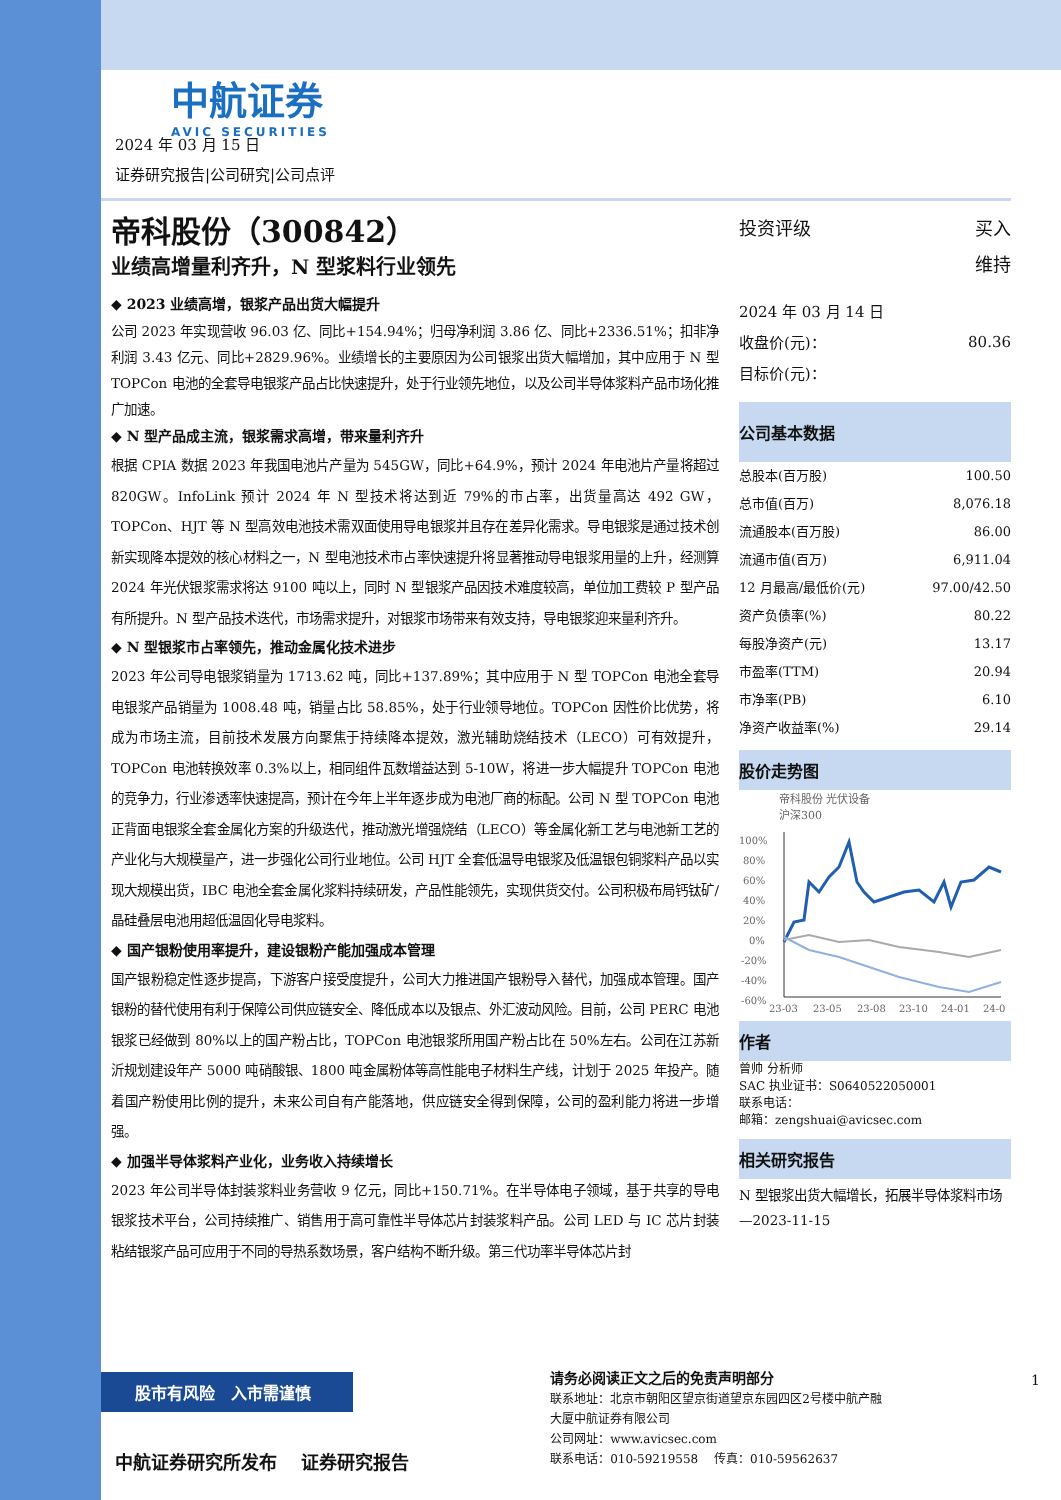中航证券
AVIC SECURITIES
2024 年 03 月 15 日
证券研究报告|公司研究|公司点评
帝科股份（300842）
业绩高增量利齐升，N 型浆料行业领先
◆ 2023 业绩高增，银浆产品出货大幅提升
公司 2023 年实现营收 96.03 亿、同比+154.94%；归母净利润 3.86 亿、同比+2336.51%；扣非净利润 3.43 亿元、同比+2829.96%。业绩增长的主要原因为公司银浆出货大幅增加，其中应用于 N 型 TOPCon 电池的全套导电银浆产品占比快速提升，处于行业领先地位，以及公司半导体浆料产品市场化推广加速。
◆ N 型产品成主流，银浆需求高增，带来量利齐升
根据 CPIA 数据 2023 年我国电池片产量为 545GW，同比+64.9%，预计 2024 年电池片产量将超过 820GW。InfoLink 预计 2024 年 N 型技术将达到近 79%的市占率，出货量高达 492 GW，TOPCon、HJT 等 N 型高效电池技术需双面使用导电银浆并且存在差异化需求。导电银浆是通过技术创新实现降本提效的核心材料之一，N 型电池技术市占率快速提升将显著推动导电银浆用量的上升，经测算 2024 年光伏银浆需求将达 9100 吨以上，同时 N 型银浆产品因技术难度较高，单位加工费较 P 型产品有所提升。N 型产品技术迭代，市场需求提升，对银浆市场带来有效支持，导电银浆迎来量利齐升。
◆ N 型银浆市占率领先，推动金属化技术进步
2023 年公司导电银浆销量为 1713.62 吨，同比+137.89%；其中应用于 N 型 TOPCon 电池全套导电银浆产品销量为 1008.48 吨，销量占比 58.85%，处于行业领导地位。TOPCon 因性价比优势，将成为市场主流，目前技术发展方向聚焦于持续降本提效，激光辅助烧结技术（LECO）可有效提升，TOPCon 电池转换效率 0.3%以上，相同组件瓦数增益达到 5-10W，将进一步大幅提升 TOPCon 电池的竞争力，行业渗透率快速提高，预计在今年上半年逐步成为电池厂商的标配。公司 N 型 TOPCon 电池正背面电银浆全套金属化方案的升级迭代，推动激光增强烧结（LECO）等金属化新工艺与电池新工艺的产业化与大规模量产，进一步强化公司行业地位。公司 HJT 全套低温导电银浆及低温银包铜浆料产品以实现大规模出货，IBC 电池全套金属化浆料持续研发，产品性能领先，实现供货交付。公司积极布局钙钛矿/晶硅叠层电池用超低温固化导电浆料。
◆ 国产银粉使用率提升，建设银粉产能加强成本管理
国产银粉稳定性逐步提高，下游客户接受度提升，公司大力推进国产银粉导入替代，加强成本管理。国产银粉的替代使用有利于保障公司供应链安全、降低成本以及银点、外汇波动风险。目前，公司 PERC 电池银浆已经做到 80%以上的国产粉占比，TOPCon 电池银浆所用国产粉占比在 50%左右。公司在江苏新沂规划建设年产 5000 吨硝酸银、1800 吨金属粉体等高性能电子材料生产线，计划于 2025 年投产。随着国产粉使用比例的提升，未来公司自有产能落地，供应链安全得到保障，公司的盈利能力将进一步增强。
◆ 加强半导体浆料产业化，业务收入持续增长
2023 年公司半导体封装浆料业务营收 9 亿元，同比+150.71%。在半导体电子领域，基于共享的导电银浆技术平台，公司持续推广、销售用于高可靠性半导体芯片封装浆料产品。公司 LED 与 IC 芯片封装粘结银浆产品可应用于不同的导热系数场景，客户结构不断升级。第三代功率半导体芯片封
| 投资评级 | 买入 |
| | 维持 |
| 2024 年 03 月 14 日 | |
| 收盘价(元)： | 80.36 |
| 目标价(元)： | |
公司基本数据
| 总股本(百万股) | 100.50 |
| 总市值(百万) | 8,076.18 |
| 流通股本(百万股) | 86.00 |
| 流通市值(百万) | 6,911.04 |
| 12 月最高/最低价(元) | 97.00/42.50 |
| 资产负债率(%) | 80.22 |
| 每股净资产(元) | 13.17 |
| 市盈率(TTM) | 20.94 |
| 市净率(PB) | 6.10 |
| 净资产收益率(%) | 29.14 |
股价走势图
帝科股份 光伏设备
沪深300
100%
80%
60%
40%
20%
0%
-20%
-40%
-60%
23-03
23-05
23-08
23-10
24-01
24-0
作者
曾帅 分析师
SAC 执业证书：S0640522050001
联系电话：
邮箱：zengshuai@avicsec.com
相关研究报告
N 型银浆出货大幅增长，拓展半导体浆料市场
—2023-11-15
股市有风险　入市需谨慎
中航证券研究所发布　 证券研究报告
请务必阅读正文之后的免责声明部分
联系地址：北京市朝阳区望京街道望京东园四区2号楼中航产融大厦中航证券有限公司
公司网址：www.avicsec.com
联系电话：010-59219558　 传真：010-59562637
1